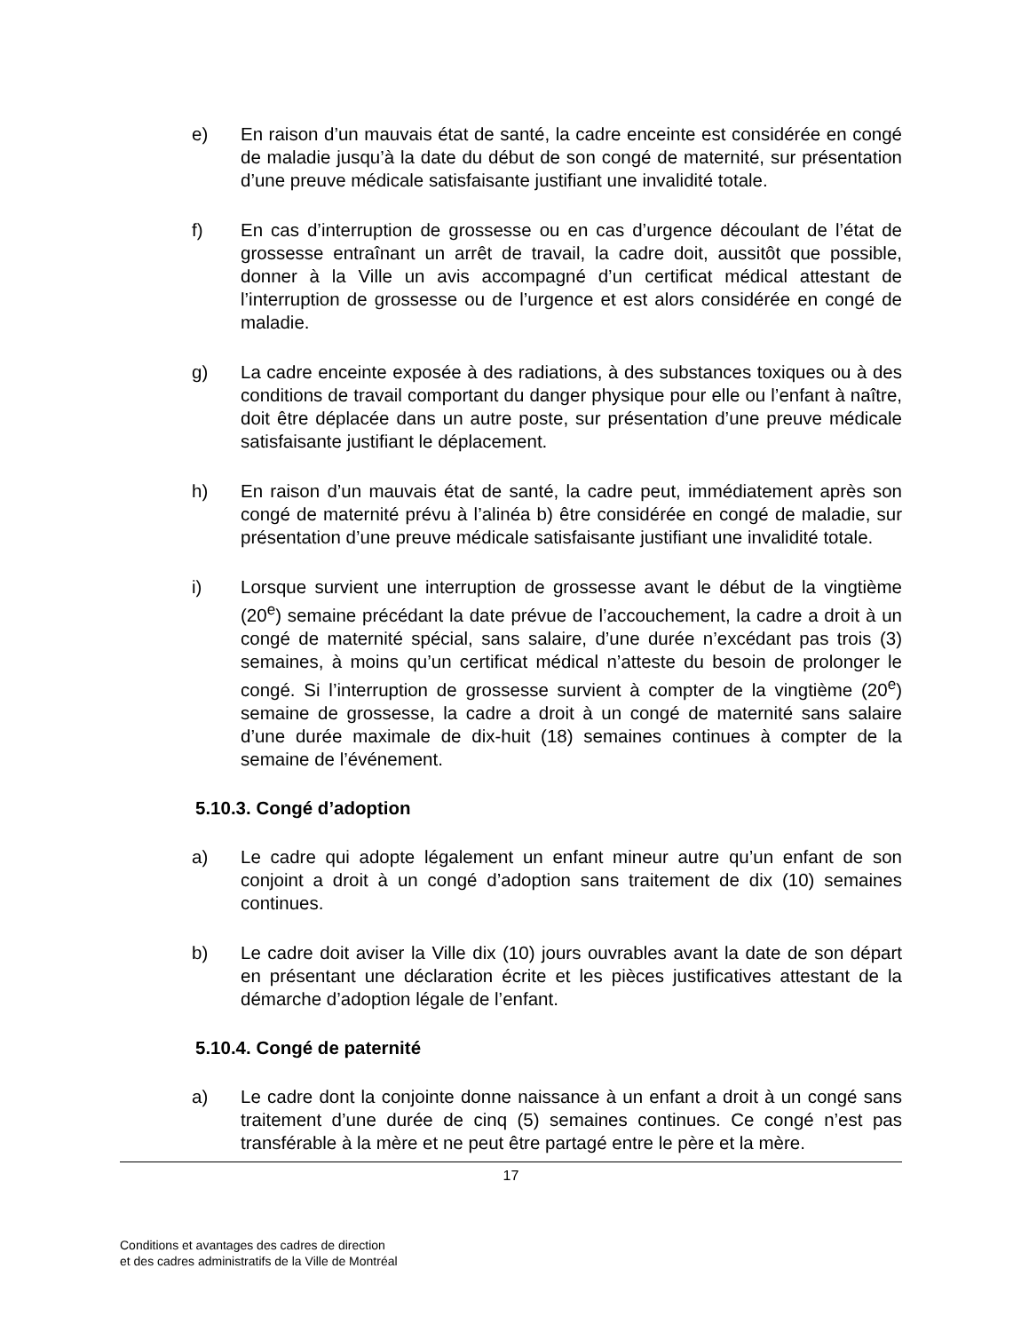e) En raison d’un mauvais état de santé, la cadre enceinte est considérée en congé de maladie jusqu’à la date du début de son congé de maternité, sur présentation d’une preuve médicale satisfaisante justifiant une invalidité totale.
f) En cas d’interruption de grossesse ou en cas d’urgence découlant de l’état de grossesse entraînant un arrêt de travail, la cadre doit, aussitôt que possible, donner à la Ville un avis accompagné d’un certificat médical attestant de l’interruption de grossesse ou de l’urgence et est alors considérée en congé de maladie.
g) La cadre enceinte exposée à des radiations, à des substances toxiques ou à des conditions de travail comportant du danger physique pour elle ou l’enfant à naître, doit être déplacée dans un autre poste, sur présentation d’une preuve médicale satisfaisante justifiant le déplacement.
h) En raison d’un mauvais état de santé, la cadre peut, immédiatement après son congé de maternité prévu à l’alinéa b) être considérée en congé de maladie, sur présentation d’une preuve médicale satisfaisante justifiant une invalidité totale.
i) Lorsque survient une interruption de grossesse avant le début de la vingtième (20<sup>e</sup>) semaine précédant la date prévue de l’accouchement, la cadre a droit à un congé de maternité spécial, sans salaire, d’une durée n’excédant pas trois (3) semaines, à moins qu’un certificat médical n’atteste du besoin de prolonger le congé. Si l’interruption de grossesse survient à compter de la vingtième (20<sup>e</sup>) semaine de grossesse, la cadre a droit à un congé de maternité sans salaire d’une durée maximale de dix-huit (18) semaines continues à compter de la semaine de l’événement.
5.10.3. Congé d’adoption
a) Le cadre qui adopte légalement un enfant mineur autre qu’un enfant de son conjoint a droit à un congé d’adoption sans traitement de dix (10) semaines continues.
b) Le cadre doit aviser la Ville dix (10) jours ouvrables avant la date de son départ en présentant une déclaration écrite et les pièces justificatives attestant de la démarche d’adoption légale de l’enfant.
5.10.4. Congé de paternité
a) Le cadre dont la conjointe donne naissance à un enfant a droit à un congé sans traitement d’une durée de cinq (5) semaines continues. Ce congé n’est pas transférable à la mère et ne peut être partagé entre le père et la mère.
17
Conditions et avantages des cadres de direction
et des cadres administratifs de la Ville de Montréal